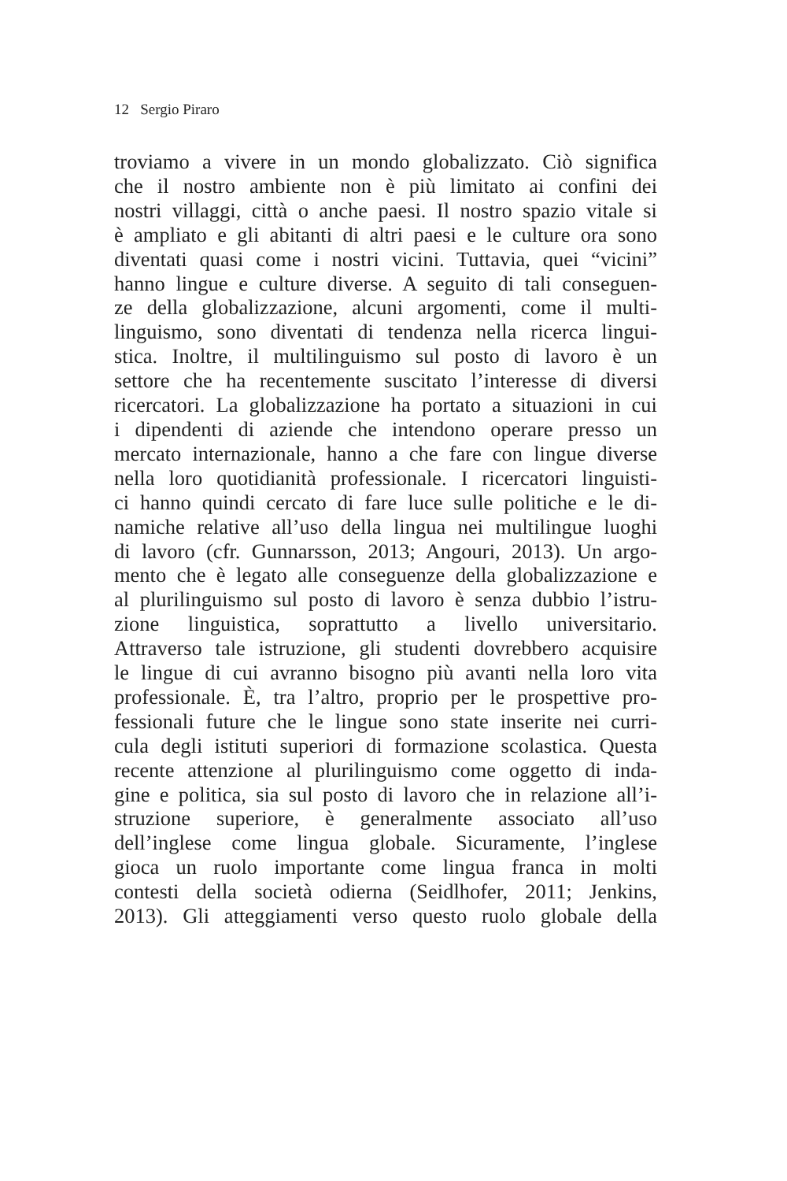12 Sergio Piraro
troviamo a vivere in un mondo globalizzato. Ciò significa
che il nostro ambiente non è più limitato ai confini dei
nostri villaggi, città o anche paesi. Il nostro spazio vitale si
è ampliato e gli abitanti di altri paesi e le culture ora sono
diventati quasi come i nostri vicini. Tuttavia, quei “vicini”
hanno lingue e culture diverse. A seguito di tali conseguen-
ze della globalizzazione, alcuni argomenti, come il multi-
linguismo, sono diventati di tendenza nella ricerca lingui-
stica. Inoltre, il multilinguismo sul posto di lavoro è un
settore che ha recentemente suscitato l’interesse di diversi
ricercatori. La globalizzazione ha portato a situazioni in cui
i dipendenti di aziende che intendono operare presso un
mercato internazionale, hanno a che fare con lingue diverse
nella loro quotidianità professionale. I ricercatori linguisti-
ci hanno quindi cercato di fare luce sulle politiche e le di-
namiche relative all’uso della lingua nei multilingue luoghi
di lavoro (cfr. Gunnarsson, 2013; Angouri, 2013). Un argo-
mento che è legato alle conseguenze della globalizzazione e
al plurilinguismo sul posto di lavoro è senza dubbio l’istru-
zione linguistica, soprattutto a livello universitario.
Attraverso tale istruzione, gli studenti dovrebbero acquisire
le lingue di cui avranno bisogno più avanti nella loro vita
professionale. È, tra l’altro, proprio per le prospettive pro-
fessionali future che le lingue sono state inserite nei curri-
cula degli istituti superiori di formazione scolastica. Questa
recente attenzione al plurilinguismo come oggetto di inda-
gine e politica, sia sul posto di lavoro che in relazione all’i-
struzione superiore, è generalmente associato all’uso
dell’inglese come lingua globale. Sicuramente, l’inglese
gioca un ruolo importante come lingua franca in molti
contesti della società odierna (Seidlhofer, 2011; Jenkins,
2013). Gli atteggiamenti verso questo ruolo globale della